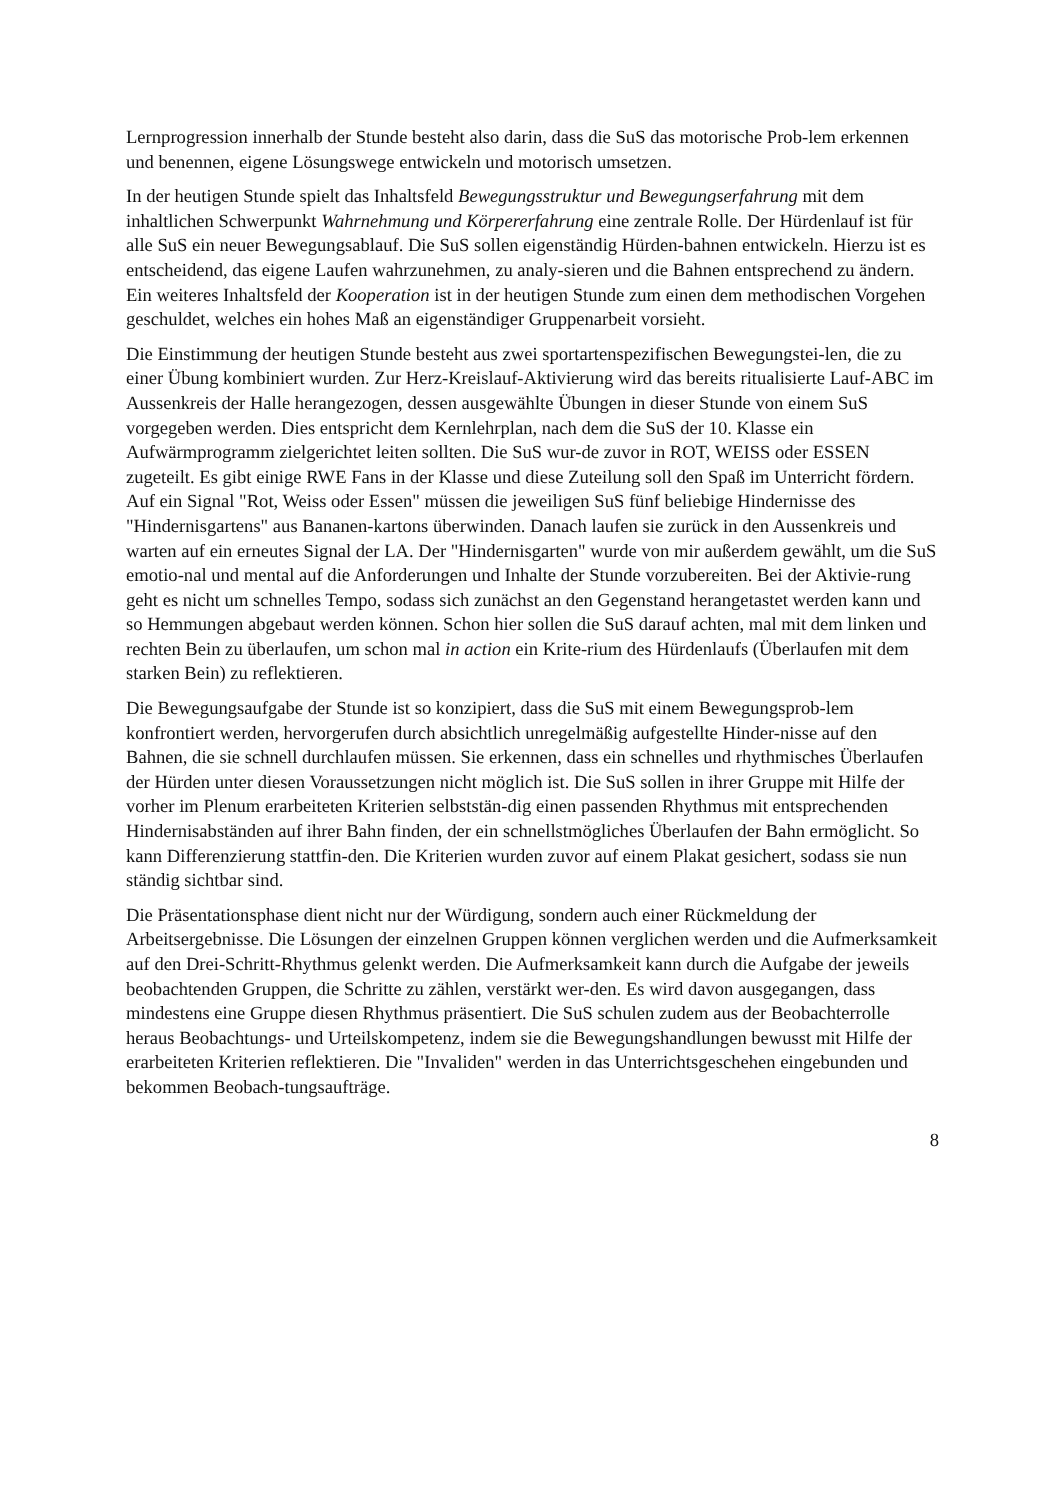Lernprogression innerhalb der Stunde besteht also darin, dass die SuS das motorische Prob-lem erkennen und benennen, eigene Lösungswege entwickeln und motorisch umsetzen.
In der heutigen Stunde spielt das Inhaltsfeld Bewegungsstruktur und Bewegungserfahrung mit dem inhaltlichen Schwerpunkt Wahrnehmung und Körpererfahrung eine zentrale Rolle. Der Hürdenlauf ist für alle SuS ein neuer Bewegungsablauf. Die SuS sollen eigenständig Hürden-bahnen entwickeln. Hierzu ist es entscheidend, das eigene Laufen wahrzunehmen, zu analy-sieren und die Bahnen entsprechend zu ändern. Ein weiteres Inhaltsfeld der Kooperation ist in der heutigen Stunde zum einen dem methodischen Vorgehen geschuldet, welches ein hohes Maß an eigenständiger Gruppenarbeit vorsieht.
Die Einstimmung der heutigen Stunde besteht aus zwei sportartenspezifischen Bewegungstei-len, die zu einer Übung kombiniert wurden. Zur Herz-Kreislauf-Aktivierung wird das bereits ritualisierte Lauf-ABC im Aussenkreis der Halle herangezogen, dessen ausgewählte Übungen in dieser Stunde von einem SuS vorgegeben werden. Dies entspricht dem Kernlehrplan, nach dem die SuS der 10. Klasse ein Aufwärmprogramm zielgerichtet leiten sollten. Die SuS wur-de zuvor in ROT, WEISS oder ESSEN zugeteilt. Es gibt einige RWE Fans in der Klasse und diese Zuteilung soll den Spaß im Unterricht fördern. Auf ein Signal "Rot, Weiss oder Essen" müssen die jeweiligen SuS fünf beliebige Hindernisse des "Hindernisgartens" aus Bananen-kartons überwinden. Danach laufen sie zurück in den Aussenkreis und warten auf ein erneutes Signal der LA. Der "Hindernisgarten" wurde von mir außerdem gewählt, um die SuS emotio-nal und mental auf die Anforderungen und Inhalte der Stunde vorzubereiten. Bei der Aktivie-rung geht es nicht um schnelles Tempo, sodass sich zunächst an den Gegenstand herangetastet werden kann und so Hemmungen abgebaut werden können. Schon hier sollen die SuS darauf achten, mal mit dem linken und rechten Bein zu überlaufen, um schon mal in action ein Krite-rium des Hürdenlaufs (Überlaufen mit dem starken Bein) zu reflektieren.
Die Bewegungsaufgabe der Stunde ist so konzipiert, dass die SuS mit einem Bewegungsprob-lem konfrontiert werden, hervorgerufen durch absichtlich unregelmäßig aufgestellte Hinder-nisse auf den Bahnen, die sie schnell durchlaufen müssen. Sie erkennen, dass ein schnelles und rhythmisches Überlaufen der Hürden unter diesen Voraussetzungen nicht möglich ist. Die SuS sollen in ihrer Gruppe mit Hilfe der vorher im Plenum erarbeiteten Kriterien selbststän-dig einen passenden Rhythmus mit entsprechenden Hindernisabständen auf ihrer Bahn finden, der ein schnellstmögliches Überlaufen der Bahn ermöglicht. So kann Differenzierung stattfin-den. Die Kriterien wurden zuvor auf einem Plakat gesichert, sodass sie nun ständig sichtbar sind.
Die Präsentationsphase dient nicht nur der Würdigung, sondern auch einer Rückmeldung der Arbeitsergebnisse. Die Lösungen der einzelnen Gruppen können verglichen werden und die Aufmerksamkeit auf den Drei-Schritt-Rhythmus gelenkt werden. Die Aufmerksamkeit kann durch die Aufgabe der jeweils beobachtenden Gruppen, die Schritte zu zählen, verstärkt wer-den. Es wird davon ausgegangen, dass mindestens eine Gruppe diesen Rhythmus präsentiert. Die SuS schulen zudem aus der Beobachterrolle heraus Beobachtungs- und Urteilskompetenz, indem sie die Bewegungshandlungen bewusst mit Hilfe der erarbeiteten Kriterien reflektieren. Die "Invaliden" werden in das Unterrichtsgeschehen eingebunden und bekommen Beobach-tungsaufträge.
8